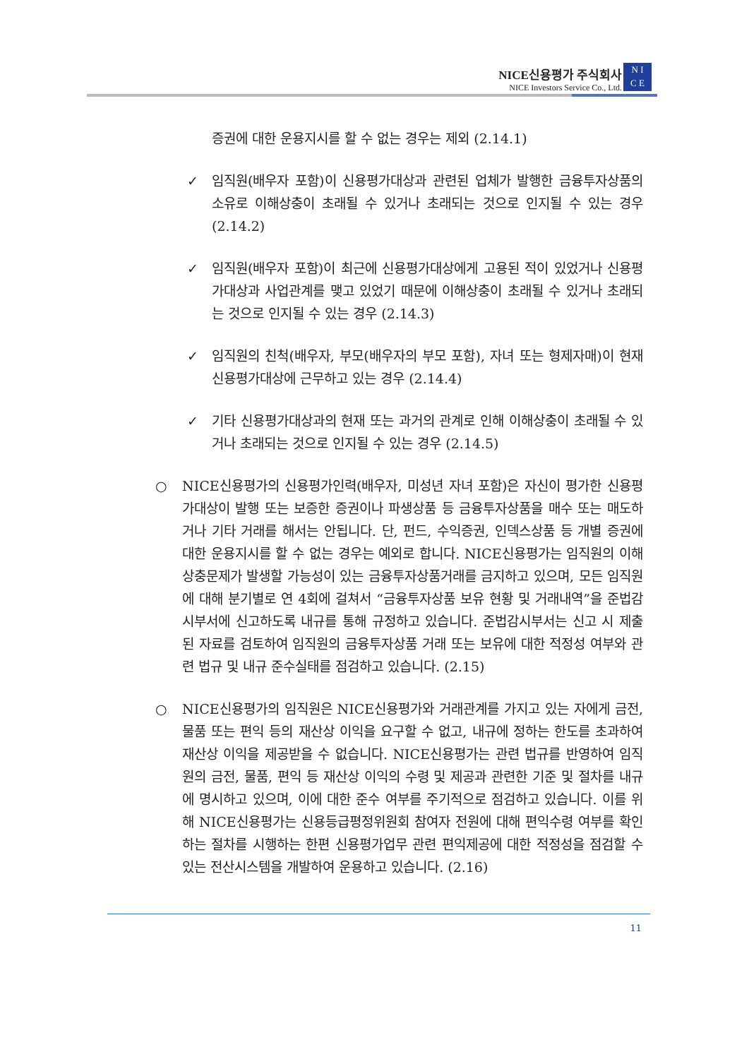NICE신용평가 주식회사
NICE Investors Service Co., Ltd.
N I
C E
증권에 대한 운용지시를 할 수 없는 경우는 제외 (2.14.1)
✓ 임직원(배우자 포함)이 신용평가대상과 관련된 업체가 발행한 금융투자상품의 소유로 이해상충이 초래될 수 있거나 초래되는 것으로 인지될 수 있는 경우 (2.14.2)
✓ 임직원(배우자 포함)이 최근에 신용평가대상에게 고용된 적이 있었거나 신용평가대상과 사업관계를 맺고 있었기 때문에 이해상충이 초래될 수 있거나 초래되는 것으로 인지될 수 있는 경우 (2.14.3)
✓ 임직원의 친척(배우자, 부모(배우자의 부모 포함), 자녀 또는 형제자매)이 현재 신용평가대상에 근무하고 있는 경우 (2.14.4)
✓ 기타 신용평가대상과의 현재 또는 과거의 관계로 인해 이해상충이 초래될 수 있거나 초래되는 것으로 인지될 수 있는 경우 (2.14.5)
○ NICE신용평가의 신용평가인력(배우자, 미성년 자녀 포함)은 자신이 평가한 신용평가대상이 발행 또는 보증한 증권이나 파생상품 등 금융투자상품을 매수 또는 매도하거나 기타 거래를 해서는 안됩니다. 단, 펀드, 수익증권, 인덱스상품 등 개별 증권에 대한 운용지시를 할 수 없는 경우는 예외로 합니다. NICE신용평가는 임직원의 이해상충문제가 발생할 가능성이 있는 금융투자상품거래를 금지하고 있으며, 모든 임직원에 대해 분기별로 연 4회에 걸쳐서 “금융투자상품 보유 현황 및 거래내역”을 준법감시부서에 신고하도록 내규를 통해 규정하고 있습니다. 준법감시부서는 신고 시 제출된 자료를 검토하여 임직원의 금융투자상품 거래 또는 보유에 대한 적정성 여부와 관련 법규 및 내규 준수실태를 점검하고 있습니다. (2.15)
○ NICE신용평가의 임직원은 NICE신용평가와 거래관계를 가지고 있는 자에게 금전, 물품 또는 편익 등의 재산상 이익을 요구할 수 없고, 내규에 정하는 한도를 초과하여 재산상 이익을 제공받을 수 없습니다. NICE신용평가는 관련 법규를 반영하여 임직원의 금전, 물품, 편익 등 재산상 이익의 수령 및 제공과 관련한 기준 및 절차를 내규에 명시하고 있으며, 이에 대한 준수 여부를 주기적으로 점검하고 있습니다. 이를 위해 NICE신용평가는 신용등급평정위원회 참여자 전원에 대해 편익수령 여부를 확인하는 절차를 시행하는 한편 신용평가업무 관련 편익제공에 대한 적정성을 점검할 수 있는 전산시스템을 개발하여 운용하고 있습니다. (2.16)
11